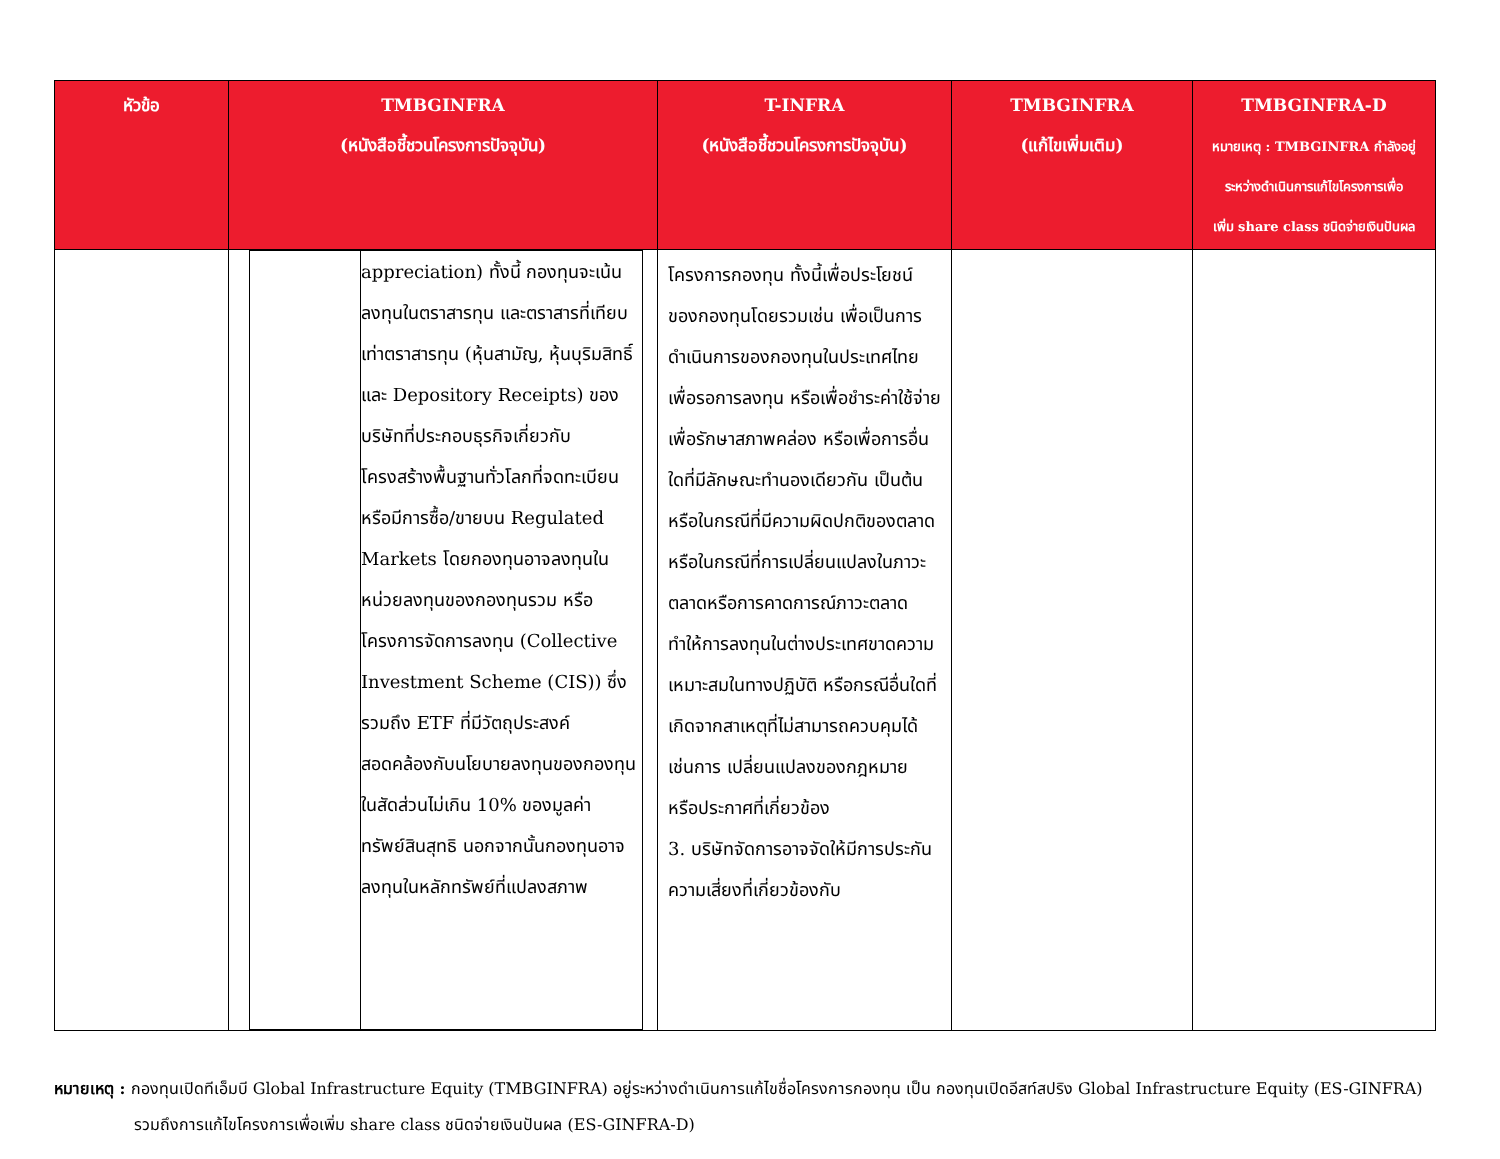| หัวข้อ | TMBGINFRA (หนังสือชี้ชวนโครงการปัจจุบัน) | T-INFRA (หนังสือชี้ชวนโครงการปัจจุบัน) | TMBGINFRA (แก้ไขเพิ่มเติม) | TMBGINFRA-D หมายเหตุ : TMBGINFRA กำลังอยู่ ระหว่างดำเนินการแก้ไขโครงการเพื่อ เพิ่ม share class ชนิดจ่ายเงินปันผล |
| --- | --- | --- | --- | --- |
| | / / appreciation) ทั้งนี้ กองทุนจะเน้นลงทุนในตราสารทุน และตราสารที่เทียบเท่าตราสารทุน (หุ้นสามัญ, หุ้นบุริมสิทธิ์ และ Depository Receipts) ของบริษัทที่ประกอบธุรกิจเกี่ยวกับโครงสร้างพื้นฐานทั่วโลกที่จดทะเบียนหรือมีการซื้อ/ขายบน Regulated Markets โดยกองทุนอาจลงทุนในหน่วยลงทุนของกองทุนรวม หรือ โครงการจัดการลงทุน (Collective Investment Scheme (CIS)) ซึ่งรวมถึง ETF ที่มีวัตถุประสงค์สอดคล้องกับนโยบายลงทุนของกองทุน ในสัดส่วนไม่เกิน 10% ของมูลค่าทรัพย์สินสุทธิ นอกจากนั้นกองทุนอาจลงทุนในหลักทรัพย์ที่แปลงสภาพ / | โครงการกองทุน ทั้งนี้เพื่อประโยชน์ของกองทุนโดยรวมเช่น เพื่อเป็นการดำเนินการของกองทุนในประเทศไทย เพื่อรอการลงทุน หรือเพื่อชำระค่าใช้จ่าย เพื่อรักษาสภาพคล่อง หรือเพื่อการอื่นใดที่มีลักษณะทำนองเดียวกัน เป็นต้น หรือในกรณีที่มีความผิดปกติของตลาด หรือในกรณีที่การเปลี่ยนแปลงในภาวะตลาดหรือการคาดการณ์ภาวะตลาดทำให้การลงทุนในต่างประเทศขาดความเหมาะสมในทางปฏิบัติ หรือกรณีอื่นใดที่เกิดจากสาเหตุที่ไม่สามารถควบคุมได้ เช่นการ เปลี่ยนแปลงของกฎหมาย หรือประกาศที่เกี่ยวข้อง 3. บริษัทจัดการอาจจัดให้มีการประกันความเสี่ยงที่เกี่ยวข้องกับ | | |
หมายเหตุ : กองทุนเปิดทีเอ็มบี Global Infrastructure Equity (TMBGINFRA) อยู่ระหว่างดำเนินการแก้ไขชื่อโครงการกองทุน เป็น กองทุนเปิดอีสท์สปริง Global Infrastructure Equity (ES-GINFRA)
รวมถึงการแก้ไขโครงการเพื่อเพิ่ม share class ชนิดจ่ายเงินปันผล (ES-GINFRA-D)